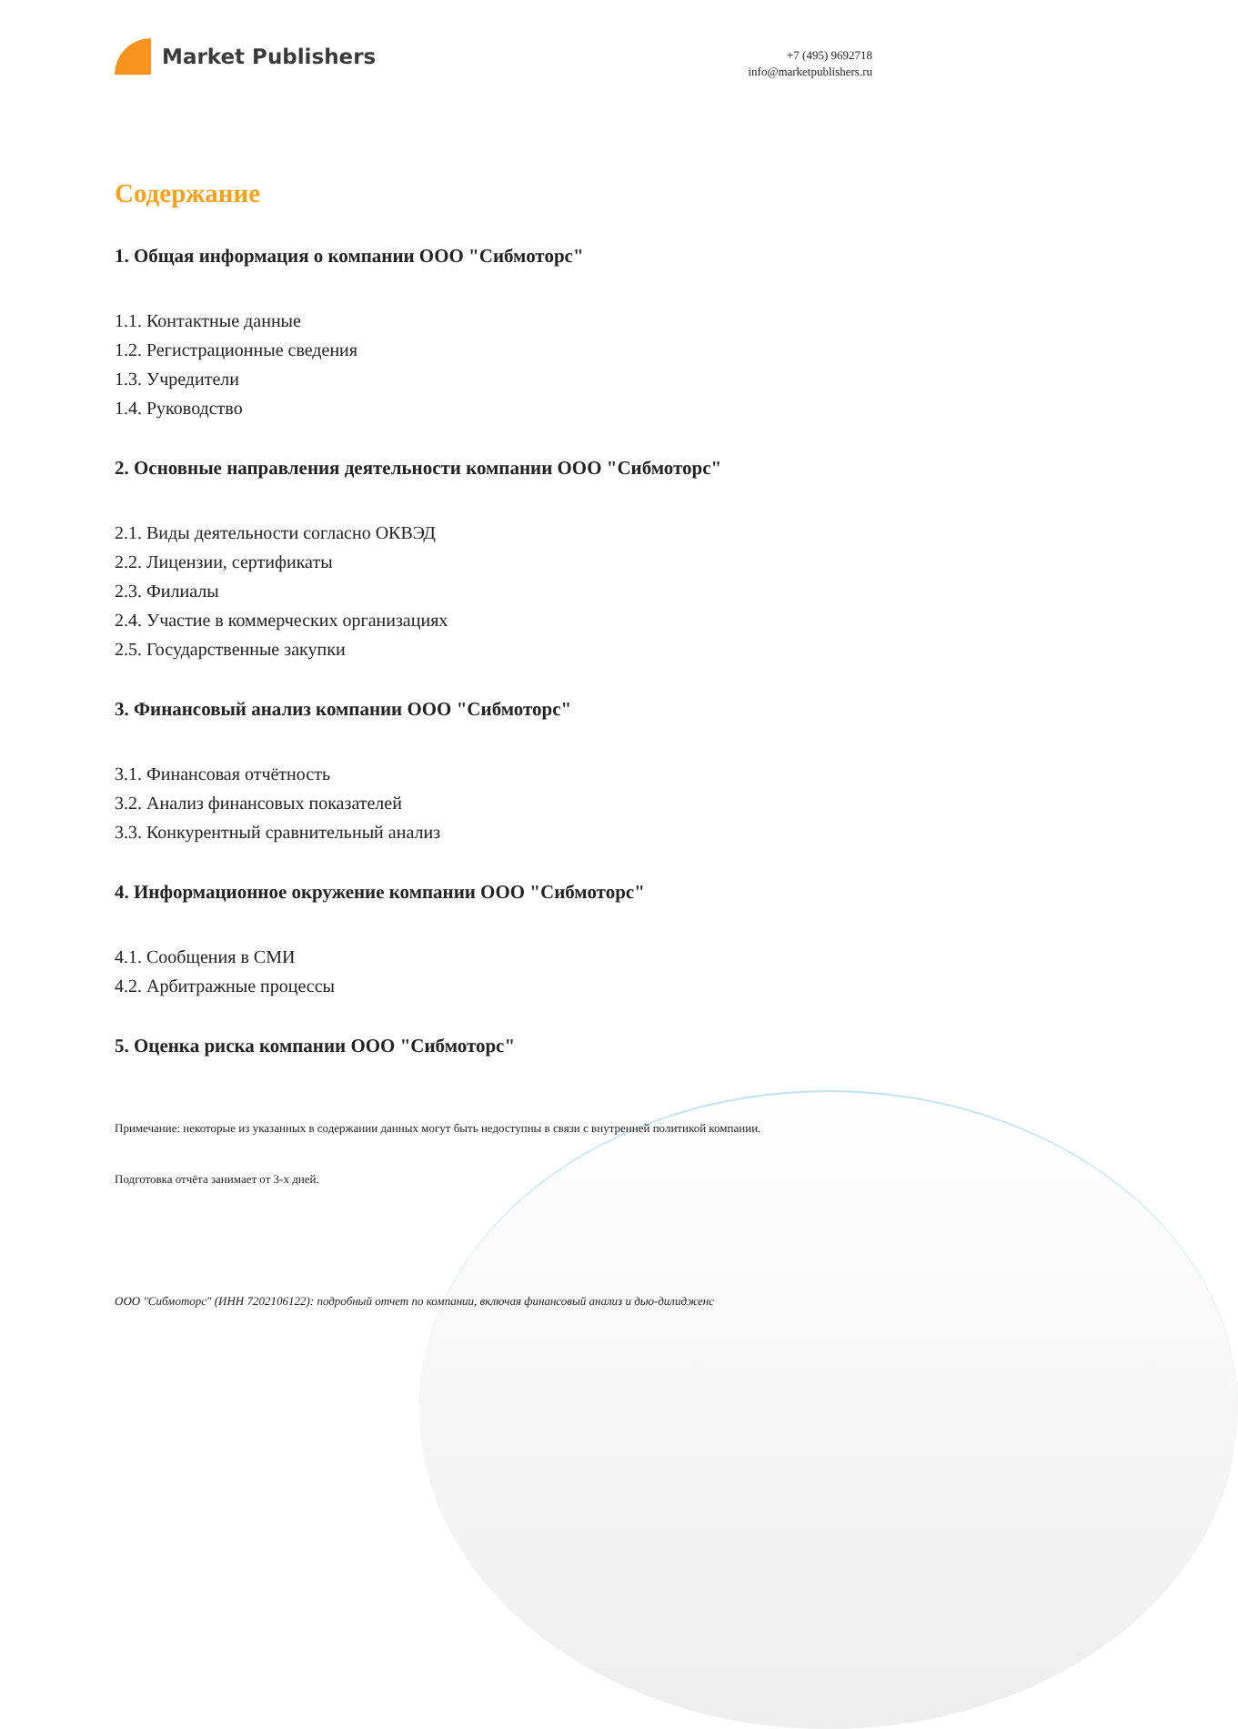Market Publishers
+7 (495) 9692718
info@marketpublishers.ru
Содержание
1. Общая информация о компании ООО "Сибмоторс"
1.1. Контактные данные
1.2. Регистрационные сведения
1.3. Учредители
1.4. Руководство
2. Основные направления деятельности компании ООО "Сибмоторс"
2.1. Виды деятельности согласно ОКВЭД
2.2. Лицензии, сертификаты
2.3. Филиалы
2.4. Участие в коммерческих организациях
2.5. Государственные закупки
3. Финансовый анализ компании ООО "Сибмоторс"
3.1. Финансовая отчётность
3.2. Анализ финансовых показателей
3.3. Конкурентный сравнительный анализ
4. Информационное окружение компании ООО "Сибмоторс"
4.1. Сообщения в СМИ
4.2. Арбитражные процессы
5. Оценка риска компании ООО "Сибмоторс"
Примечание: некоторые из указанных в содержании данных могут быть недоступны в связи с внутренней политикой компании.
Подготовка отчёта занимает от 3-х дней.
ООО "Сибмоторс" (ИНН 7202106122): подробный отчет по компании, включая финансовый анализ и дью-дилидженс